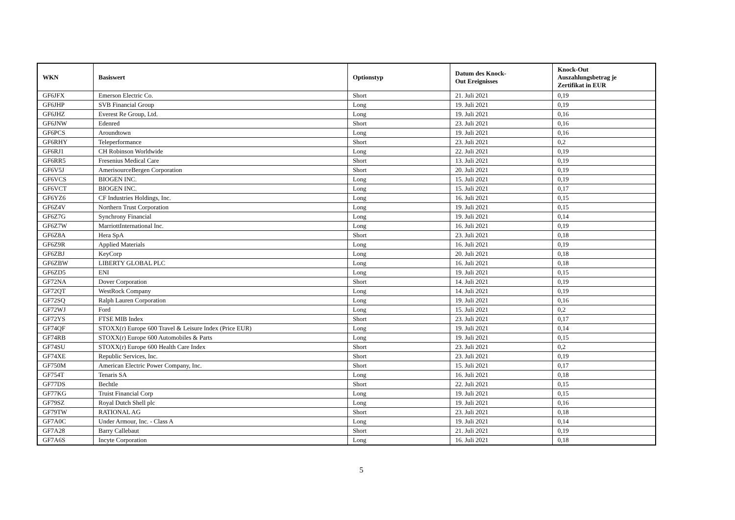| WKN | Basiswert | Optionstyp | Datum des Knock- Out Ereignisses | Knock-Out Auszahlungsbetrag je Zertifikat in EUR |
| --- | --- | --- | --- | --- |
| GF6JFX | Emerson Electric Co. | Short | 21. Juli 2021 | 0,19 |
| GF6JHP | SVB Financial Group | Long | 19. Juli 2021 | 0,19 |
| GF6JHZ | Everest Re Group, Ltd. | Long | 19. Juli 2021 | 0,16 |
| GF6JNW | Edenred | Short | 23. Juli 2021 | 0,16 |
| GF6PCS | Aroundtown | Long | 19. Juli 2021 | 0,16 |
| GF6RHY | Teleperformance | Short | 23. Juli 2021 | 0,2 |
| GF6RJ1 | CH Robinson Worldwide | Long | 22. Juli 2021 | 0,19 |
| GF6RR5 | Fresenius Medical Care | Short | 13. Juli 2021 | 0,19 |
| GF6V5J | AmerisourceBergen Corporation | Short | 20. Juli 2021 | 0,19 |
| GF6VCS | BIOGEN INC. | Long | 15. Juli 2021 | 0,19 |
| GF6VCT | BIOGEN INC. | Long | 15. Juli 2021 | 0,17 |
| GF6YZ6 | CF Industries Holdings, Inc. | Long | 16. Juli 2021 | 0,15 |
| GF6Z4V | Northern Trust Corporation | Long | 19. Juli 2021 | 0,15 |
| GF6Z7G | Synchrony Financial | Long | 19. Juli 2021 | 0,14 |
| GF6Z7W | MarriottInternational Inc. | Long | 16. Juli 2021 | 0,19 |
| GF6Z8A | Hera SpA | Short | 23. Juli 2021 | 0,18 |
| GF6Z9R | Applied Materials | Long | 16. Juli 2021 | 0,19 |
| GF6ZBJ | KeyCorp | Long | 20. Juli 2021 | 0,18 |
| GF6ZBW | LIBERTY GLOBAL PLC | Long | 16. Juli 2021 | 0,18 |
| GF6ZD5 | ENI | Long | 19. Juli 2021 | 0,15 |
| GF72NA | Dover Corporation | Short | 14. Juli 2021 | 0,19 |
| GF72QT | WestRock Company | Long | 14. Juli 2021 | 0,19 |
| GF72SQ | Ralph Lauren Corporation | Long | 19. Juli 2021 | 0,16 |
| GF72WJ | Ford | Long | 15. Juli 2021 | 0,2 |
| GF72YS | FTSE MIB Index | Short | 23. Juli 2021 | 0,17 |
| GF74QF | STOXX(r) Europe 600 Travel & Leisure Index (Price EUR) | Long | 19. Juli 2021 | 0,14 |
| GF74RB | STOXX(r) Europe 600 Automobiles & Parts | Long | 19. Juli 2021 | 0,15 |
| GF74SU | STOXX(r) Europe 600 Health Care Index | Short | 23. Juli 2021 | 0,2 |
| GF74XE | Republic Services, Inc. | Short | 23. Juli 2021 | 0,19 |
| GF750M | American Electric Power Company, Inc. | Short | 15. Juli 2021 | 0,17 |
| GF754T | Tenaris SA | Long | 16. Juli 2021 | 0,18 |
| GF77DS | Bechtle | Short | 22. Juli 2021 | 0,15 |
| GF77KG | Truist Financial Corp | Long | 19. Juli 2021 | 0,15 |
| GF79SZ | Royal Dutch Shell plc | Long | 19. Juli 2021 | 0,16 |
| GF79TW | RATIONAL AG | Short | 23. Juli 2021 | 0,18 |
| GF7A0C | Under Armour, Inc. - Class A | Long | 19. Juli 2021 | 0,14 |
| GF7A28 | Barry Callebaut | Short | 21. Juli 2021 | 0,19 |
| GF7A6S | Incyte Corporation | Long | 16. Juli 2021 | 0,18 |
5